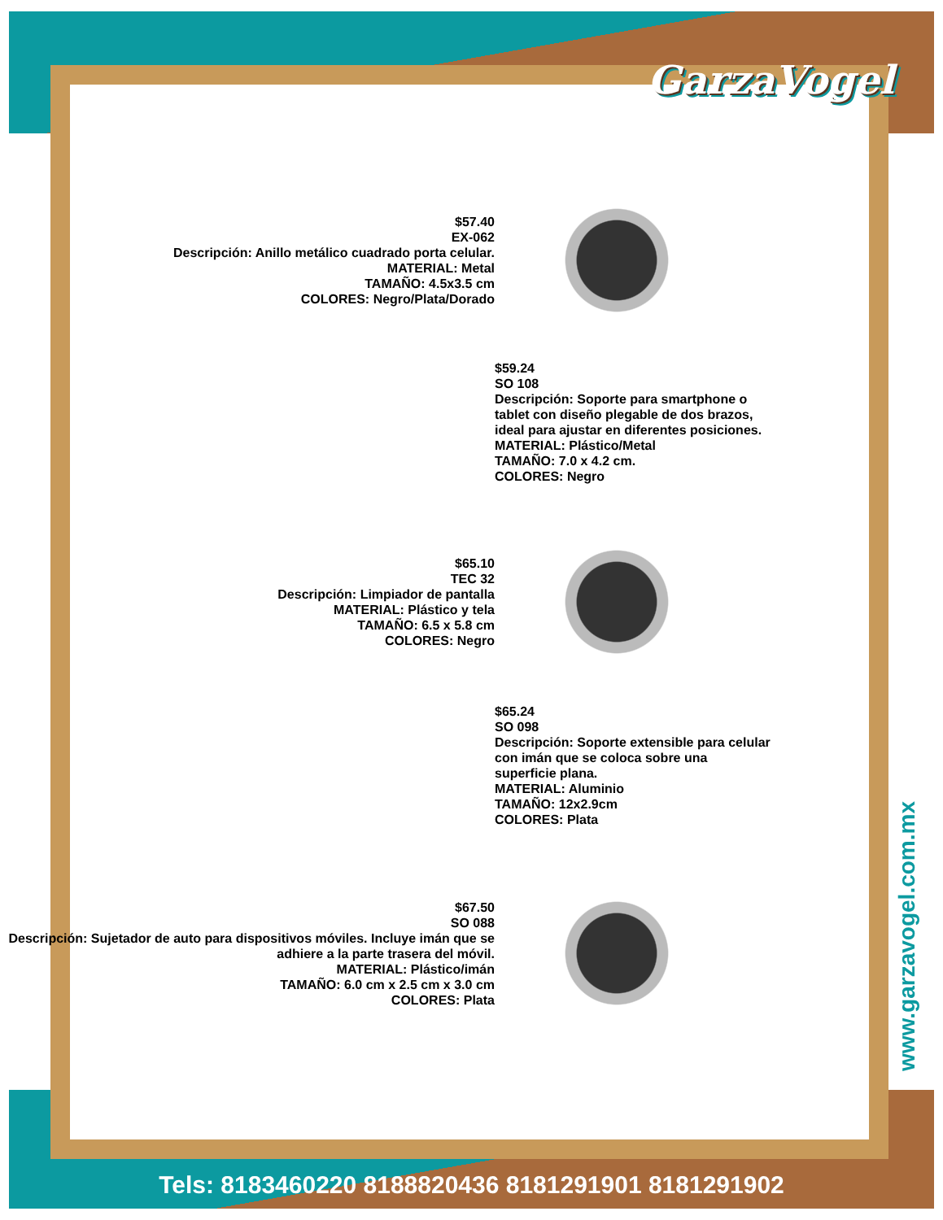GarzaVogel
www.garzavogel.com.mx
$57.40
EX-062
Descripción: Anillo metálico cuadrado porta celular.
MATERIAL: Metal
TAMAÑO: 4.5x3.5 cm
COLORES: Negro/Plata/Dorado
$59.24
SO 108
Descripción: Soporte para smartphone o tablet con diseño plegable de dos brazos, ideal para ajustar en diferentes posiciones.
MATERIAL: Plástico/Metal
TAMAÑO: 7.0 x 4.2 cm.
COLORES: Negro
$65.10
TEC 32
Descripción: Limpiador de pantalla
MATERIAL: Plástico y tela
TAMAÑO: 6.5 x 5.8 cm
COLORES: Negro
$65.24
SO 098
Descripción: Soporte extensible para celular con imán que se coloca sobre una superficie plana.
MATERIAL: Aluminio
TAMAÑO: 12x2.9cm
COLORES: Plata
$67.50
SO 088
Descripción: Sujetador de auto para dispositivos móviles. Incluye imán que se adhiere a la parte trasera del móvil.
MATERIAL: Plástico/imán
TAMAÑO: 6.0 cm x 2.5 cm x 3.0 cm
COLORES: Plata
Tels: 8183460220 8188820436 8181291901 8181291902